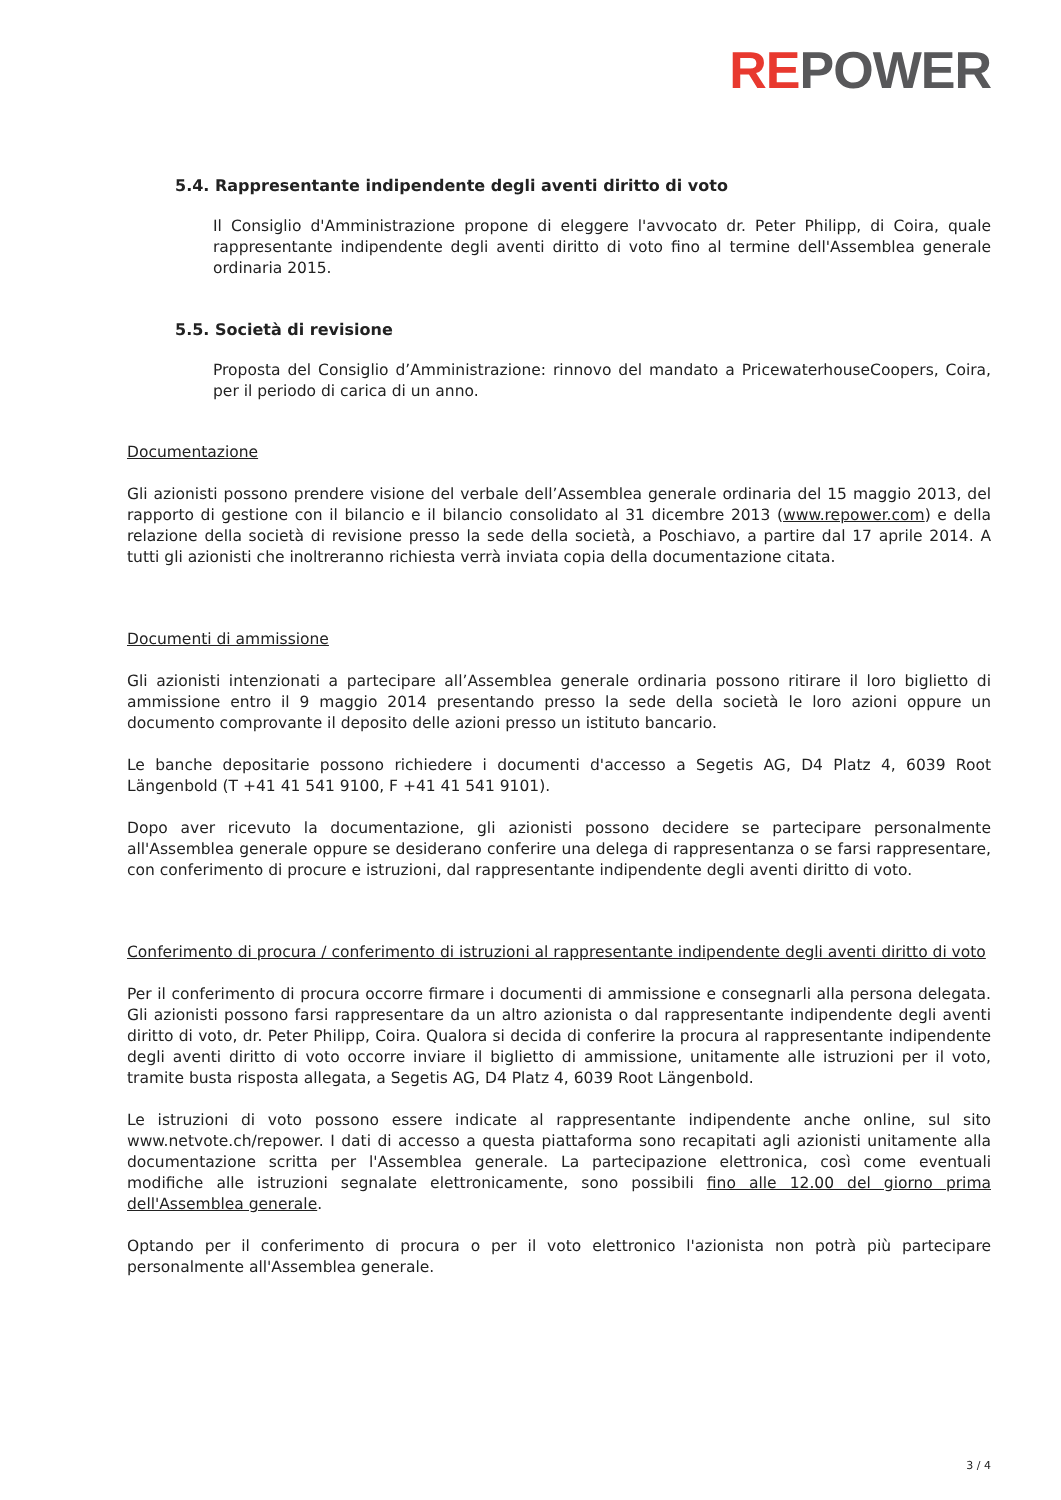REPOWER
5.4. Rappresentante indipendente degli aventi diritto di voto
Il Consiglio d'Amministrazione propone di eleggere l'avvocato dr. Peter Philipp, di Coira, quale rappresentante indipendente degli aventi diritto di voto fino al termine dell'Assemblea generale ordinaria 2015.
5.5. Società di revisione
Proposta del Consiglio d’Amministrazione: rinnovo del mandato a PricewaterhouseCoopers, Coira, per il periodo di carica di un anno.
Documentazione
Gli azionisti possono prendere visione del verbale dell’Assemblea generale ordinaria del 15 maggio 2013, del rapporto di gestione con il bilancio e il bilancio consolidato al 31 dicembre 2013 (www.repower.com) e della relazione della società di revisione presso la sede della società, a Poschiavo, a partire dal 17 aprile 2014. A tutti gli azionisti che inoltreranno richiesta verrà inviata copia della documentazione citata.
Documenti di ammissione
Gli azionisti intenzionati a partecipare all’Assemblea generale ordinaria possono ritirare il loro biglietto di ammissione entro il 9 maggio 2014 presentando presso la sede della società le loro azioni oppure un documento comprovante il deposito delle azioni presso un istituto bancario.
Le banche depositarie possono richiedere i documenti d'accesso a Segetis AG, D4 Platz 4, 6039 Root Längenbold (T +41 41 541 9100, F +41 41 541 9101).
Dopo aver ricevuto la documentazione, gli azionisti possono decidere se partecipare personalmente all'Assemblea generale oppure se desiderano conferire una delega di rappresentanza o se farsi rappresentare, con conferimento di procure e istruzioni, dal rappresentante indipendente degli aventi diritto di voto.
Conferimento di procura / conferimento di istruzioni al rappresentante indipendente degli aventi diritto di voto
Per il conferimento di procura occorre firmare i documenti di ammissione e consegnarli alla persona delegata. Gli azionisti possono farsi rappresentare da un altro azionista o dal rappresentante indipendente degli aventi diritto di voto, dr. Peter Philipp, Coira. Qualora si decida di conferire la procura al rappresentante indipendente degli aventi diritto di voto occorre inviare il biglietto di ammissione, unitamente alle istruzioni per il voto, tramite busta risposta allegata, a Segetis AG, D4 Platz 4, 6039 Root Längenbold.
Le istruzioni di voto possono essere indicate al rappresentante indipendente anche online, sul sito www.netvote.ch/repower. I dati di accesso a questa piattaforma sono recapitati agli azionisti unitamente alla documentazione scritta per l'Assemblea generale. La partecipazione elettronica, così come eventuali modifiche alle istruzioni segnalate elettronicamente, sono possibili fino alle 12.00 del giorno prima dell'Assemblea generale.
Optando per il conferimento di procura o per il voto elettronico l'azionista non potrà più partecipare personalmente all'Assemblea generale.
3 / 4